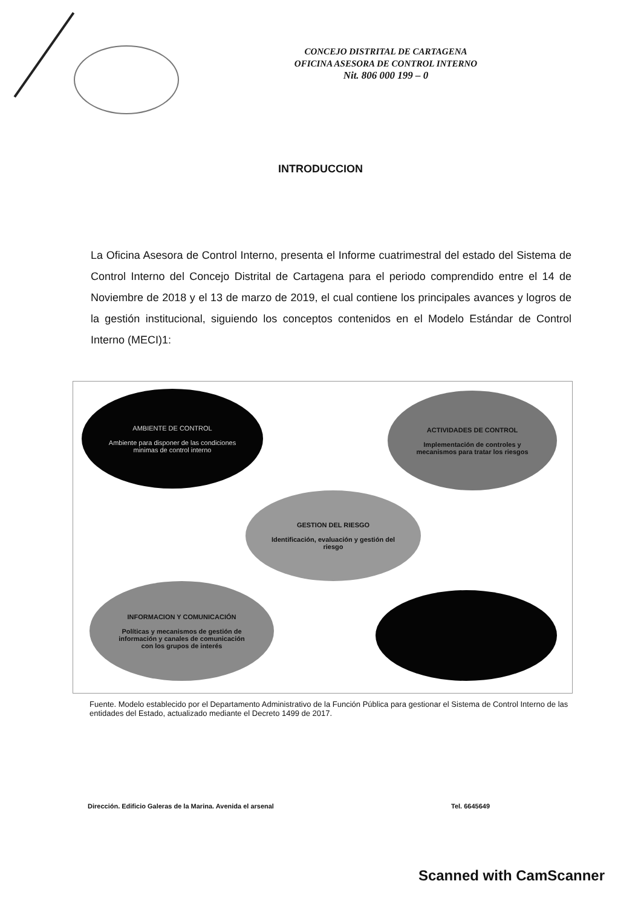CONCEJO DISTRITAL DE CARTAGENA
OFICINA ASESORA DE CONTROL INTERNO
Nit. 806 000 199 – 0
INTRODUCCION
La Oficina Asesora de Control Interno, presenta el Informe cuatrimestral del estado del Sistema de Control Interno del Concejo Distrital de Cartagena para el periodo comprendido entre el 14 de Noviembre de 2018 y el 13 de marzo de 2019, el cual contiene los principales avances y logros de la gestión institucional, siguiendo los conceptos contenidos en el Modelo Estándar de Control Interno (MECI)1:
AMBIENTE DE CONTROL
Ambiente para disponer de las condiciones minimas de control interno
ACTIVIDADES DE CONTROL
Implementación de controles y mecanismos para tratar los riesgos
GESTION DEL RIESGO
Identificación, evaluación y gestión del riesgo
INFORMACION Y COMUNICACIÓN
Políticas y mecanismos de gestión de información y canales de comunicación con los grupos de interés
Fuente. Modelo establecido por el Departamento Administrativo de la Función Pública para gestionar el Sistema de Control Interno de las entidades del Estado, actualizado mediante el Decreto 1499 de 2017.
Dirección. Edificio Galeras de la Marina. Avenida el arsenal Tel. 6645649
Scanned with CamScanner